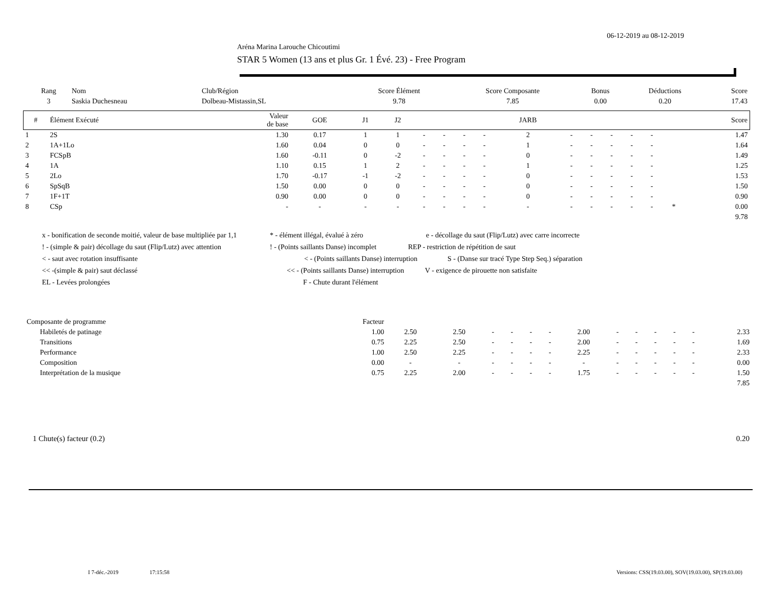06-12-2019 au 08-12-2019
Aréna Marina Larouche Chicoutimi
STAR 5 Women (13 ans et plus Gr. 1 Évé. 23) - Free Program
| Rang | Nom | Club/Région | Score Élément | Score Composante | Bonus | Déductions | Score |
| --- | --- | --- | --- | --- | --- | --- | --- |
| 3 | Saskia Duchesneau | Dolbeau-Mistassin,SL | 9.78 | 7.85 | 0.00 | 0.20 | 17.43 |
| # | Élément Exécuté | Valeur de base | GOE | J1 | J2 | | | | | JARB | | | | | | | Score |
| --- | --- | --- | --- | --- | --- | --- | --- | --- | --- | --- | --- | --- | --- | --- | --- | --- | --- |
| 1 | 2S | 1.30 | 0.17 | 1 | 1 | - | - | - | - | 2 | - | - | - | - | - | | 1.47 |
| 2 | 1A+1Lo | 1.60 | 0.04 | 0 | 0 | - | - | - | - | 1 | - | - | - | - | - | | 1.64 |
| 3 | FCSpB | 1.60 | -0.11 | 0 | -2 | - | - | - | - | 0 | - | - | - | - | - | | 1.49 |
| 4 | 1A | 1.10 | 0.15 | 1 | 2 | - | - | - | - | 1 | - | - | - | - | - | | 1.25 |
| 5 | 2Lo | 1.70 | -0.17 | -1 | -2 | - | - | - | - | 0 | - | - | - | - | - | | 1.53 |
| 6 | SpSqB | 1.50 | 0.00 | 0 | 0 | - | - | - | - | 0 | - | - | - | - | - | | 1.50 |
| 7 | 1F+1T | 0.90 | 0.00 | 0 | 0 | - | - | - | - | 0 | - | - | - | - | - | | 0.90 |
| 8 | CSp | - | - | - | - | - | - | - | - | - | - | - | - | - | - | * | 0.00 |
| 9.78 | | | | | | | | | | | | | | | | | |
x - bonification de seconde moitié, valeur de base multipliée par 1,1 * - élément illégal, évalué à zéro e - décollage du saut (Flip/Lutz) avec carre incorrecte
! - (simple & pair) décollage du saut (Flip/Lutz) avec attention! - (Points saillants Danse) incomplet REP - restriction de répétition de saut
< - saut avec rotation insuffisante < - (Points saillants Danse) interruption S - (Danse sur tracé Type Step Seq.) séparation
<< -(simple & pair) saut déclassé << - (Points saillants Danse) interruption V - exigence de pirouette non satisfaite
EL - Levées prolongées F - Chute durant l'élément
| Composante de programme | Facteur | | | | | | | | | | | | | |
| Habiletés de patinage | 1.00 | 2.50 | 2.50 | - | - | - | - | 2.00 | - | - | - | - | - | 2.33 |
| Transitions | 0.75 | 2.25 | 2.50 | - | - | - | - | 2.00 | - | - | - | - | - | 1.69 |
| Performance | 1.00 | 2.50 | 2.25 | - | - | - | - | 2.25 | - | - | - | - | - | 2.33 |
| Composition | 0.00 | - | - | - | - | - | - | - | - | - | - | - | - | 0.00 |
| Interprétation de la musique | 0.75 | 2.25 | 2.00 | - | - | - | - | 1.75 | - | - | - | - | - | 1.50 |
| 7.85 | | | | | | | | | | | | | | |
1 Chute(s) facteur (0.2) 0.20
I 7-déc.-2019 17:15:58 Versions: CSS(19.03.00), SOV(19.03.00), SP(19.03.00)